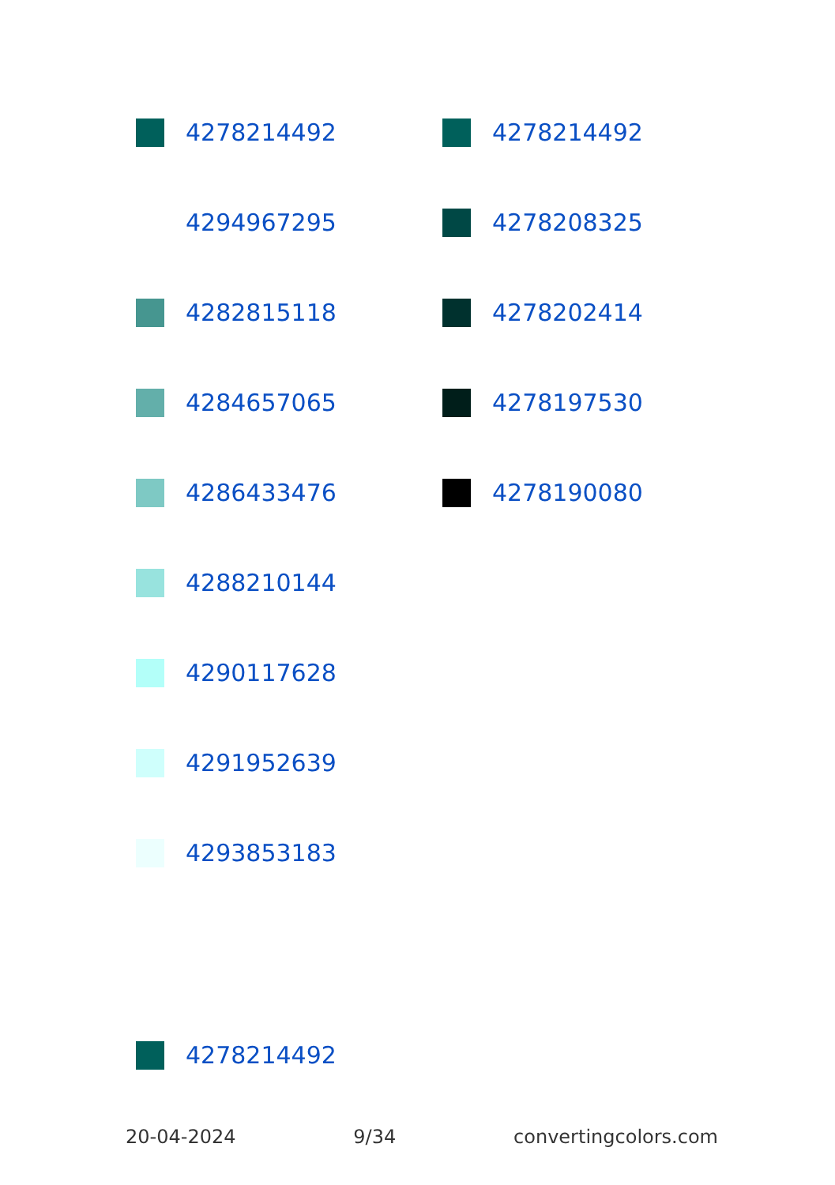4278214492
4294967295
4282815118
4284657065
4286433476
4288210144
4290117628
4291952639
4293853183
4278214492
4278208325
4278202414
4278197530
4278190080
4278214492
20-04-2024 9/34 convertingcolors.com